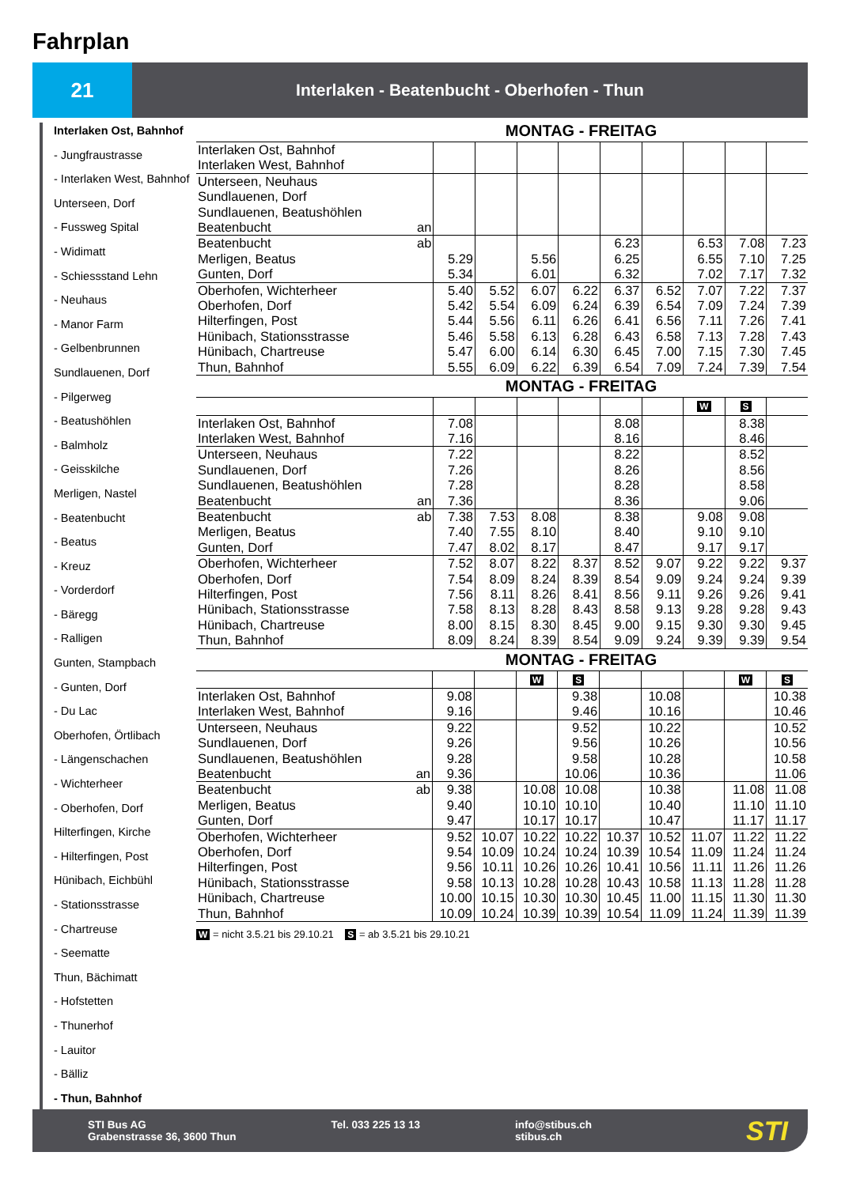Fahrplan
21
Interlaken - Beatenbucht - Oberhofen - Thun
Interlaken Ost, Bahnhof
- Jungfraustrasse
- Interlaken West, Bahnhof
Unterseen, Dorf
- Fussweg Spital
- Widimatt
- Schiessstand Lehn
- Neuhaus
- Manor Farm
- Gelbenbrunnen
Sundlauenen, Dorf
- Pilgerweg
- Beatushöhlen
- Balmholz
- Geisskilche
Merligen, Nastel
- Beatenbucht
- Beatus
- Kreuz
- Vorderdorf
- Bäregg
- Ralligen
Gunten, Stampbach
- Gunten, Dorf
- Du Lac
Oberhofen, Örtlibach
- Längenschachen
- Wichterheer
- Oberhofen, Dorf
Hilterfingen, Kirche
- Hilterfingen, Post
Hünibach, Eichbühl
- Stationsstrasse
- Chartreuse
- Seematte
Thun, Bächimatt
- Hofstetten
- Thunerhof
- Lauitor
- Bälliz
- Thun, Bahnhof
MONTAG - FREITAG
| Interlaken Ost, Bahnhof Interlaken West, Bahnhof | | | | | | | | | |
| Unterseen, Neuhaus Sundlauenen, Dorf Sundlauenen, Beatushöhlen Beatenbucht an | | | | | | | | | |
| Beatenbucht ab Merligen, Beatus Gunten, Dorf | 5.29 5.34 | | 5.56 6.01 | | 6.23 6.25 6.32 | | 6.53 6.55 7.02 | 7.08 7.10 7.17 | 7.23 7.25 7.32 |
| Oberhofen, Wichterheer Oberhofen, Dorf Hilterfingen, Post Hünibach, Stationsstrasse Hünibach, Chartreuse Thun, Bahnhof | 5.40 5.42 5.44 5.46 5.47 5.55 | 5.52 5.54 5.56 5.58 6.00 6.09 | 6.07 6.09 6.11 6.13 6.14 6.22 | 6.22 6.24 6.26 6.28 6.30 6.39 | 6.37 6.39 6.41 6.43 6.45 6.54 | 6.52 6.54 6.56 6.58 7.00 7.09 | 7.07 7.09 7.11 7.13 7.15 7.24 | 7.22 7.24 7.26 7.28 7.30 7.39 | 7.37 7.39 7.41 7.43 7.45 7.54 |
MONTAG - FREITAG
| | | | | | | | W | S | |
| Interlaken Ost, Bahnhof Interlaken West, Bahnhof | 7.08 7.16 | | | | 8.08 8.16 | | | 8.38 8.46 | |
| Unterseen, Neuhaus Sundlauenen, Dorf Sundlauenen, Beatushöhlen Beatenbucht an | 7.22 7.26 7.28 7.36 | | | | 8.22 8.26 8.28 8.36 | | | 8.52 8.56 8.58 9.06 | |
| Beatenbucht ab Merligen, Beatus Gunten, Dorf | 7.38 7.40 7.47 | 7.53 7.55 8.02 | 8.08 8.10 8.17 | | 8.38 8.40 8.47 | | 9.08 9.10 9.17 | 9.08 9.10 9.17 | |
| Oberhofen, Wichterheer Oberhofen, Dorf Hilterfingen, Post Hünibach, Stationsstrasse Hünibach, Chartreuse Thun, Bahnhof | 7.52 7.54 7.56 7.58 8.00 8.09 | 8.07 8.09 8.11 8.13 8.15 8.24 | 8.22 8.24 8.26 8.28 8.30 8.39 | 8.37 8.39 8.41 8.43 8.45 8.54 | 8.52 8.54 8.56 8.58 9.00 9.09 | 9.07 9.09 9.11 9.13 9.15 9.24 | 9.22 9.24 9.26 9.28 9.30 9.39 | 9.22 9.24 9.26 9.28 9.30 9.39 | 9.37 9.39 9.41 9.43 9.45 9.54 |
MONTAG - FREITAG
| | | | W | S | | | | W | S |
| Interlaken Ost, Bahnhof Interlaken West, Bahnhof | 9.08 9.16 | | | 9.38 9.46 | | 10.08 10.16 | | | 10.38 10.46 |
| Unterseen, Neuhaus Sundlauenen, Dorf Sundlauenen, Beatushöhlen Beatenbucht an | 9.22 9.26 9.28 9.36 | | | 9.52 9.56 9.58 10.06 | | 10.22 10.26 10.28 10.36 | | | 10.52 10.56 10.58 11.06 |
| Beatenbucht ab Merligen, Beatus Gunten, Dorf | 9.38 9.40 9.47 | | 10.08 10.10 10.17 | 10.08 10.10 10.17 | | 10.38 10.40 10.47 | | 11.08 11.10 11.17 | 11.08 11.10 11.17 |
| Oberhofen, Wichterheer Oberhofen, Dorf Hilterfingen, Post Hünibach, Stationsstrasse Hünibach, Chartreuse Thun, Bahnhof | 9.52 9.54 9.56 9.58 10.00 10.09 | 10.07 10.09 10.11 10.13 10.15 10.24 | 10.22 10.24 10.26 10.28 10.30 10.39 | 10.22 10.24 10.26 10.28 10.30 10.39 | 10.37 10.39 10.41 10.43 10.45 10.54 | 10.52 10.54 10.56 10.58 11.00 11.09 | 11.07 11.09 11.11 11.13 11.15 11.24 | 11.22 11.24 11.26 11.28 11.30 11.39 | 11.22 11.24 11.26 11.28 11.30 11.39 |
W = nicht 3.5.21 bis 29.10.21 S = ab 3.5.21 bis 29.10.21
STI Bus AG
Grabenstrasse 36, 3600 Thun
Tel. 033 225 13 13
info@stibus.ch
stibus.ch
STI